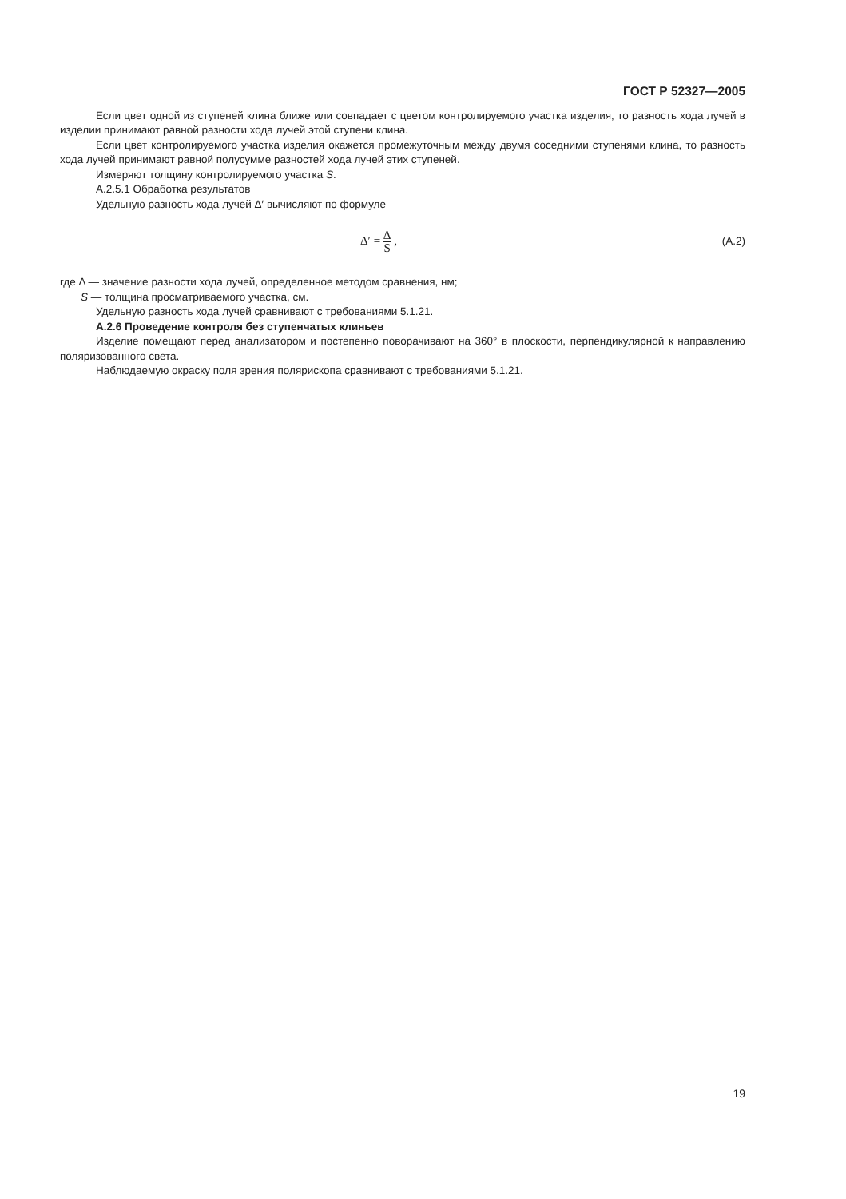ГОСТ Р 52327—2005
Если цвет одной из ступеней клина ближе или совпадает с цветом контролируемого участка изделия, то разность хода лучей в изделии принимают равной разности хода лучей этой ступени клина.
Если цвет контролируемого участка изделия окажется промежуточным между двумя соседними ступенями клина, то разность хода лучей принимают равной полусумме разностей хода лучей этих ступеней.
Измеряют толщину контролируемого участка S.
А.2.5.1 Обработка результатов
Удельную разность хода лучей Δ′ вычисляют по формуле
Δ′ = Δ S , (А.2)
где Δ — значение разности хода лучей, определенное методом сравнения, нм;
S — толщина просматриваемого участка, см.
Удельную разность хода лучей сравнивают с требованиями 5.1.21.
А.2.6 Проведение контроля без ступенчатых клиньев
Изделие помещают перед анализатором и постепенно поворачивают на 360° в плоскости, перпендикулярной к направлению поляризованного света.
Наблюдаемую окраску поля зрения полярископа сравнивают с требованиями 5.1.21.
19